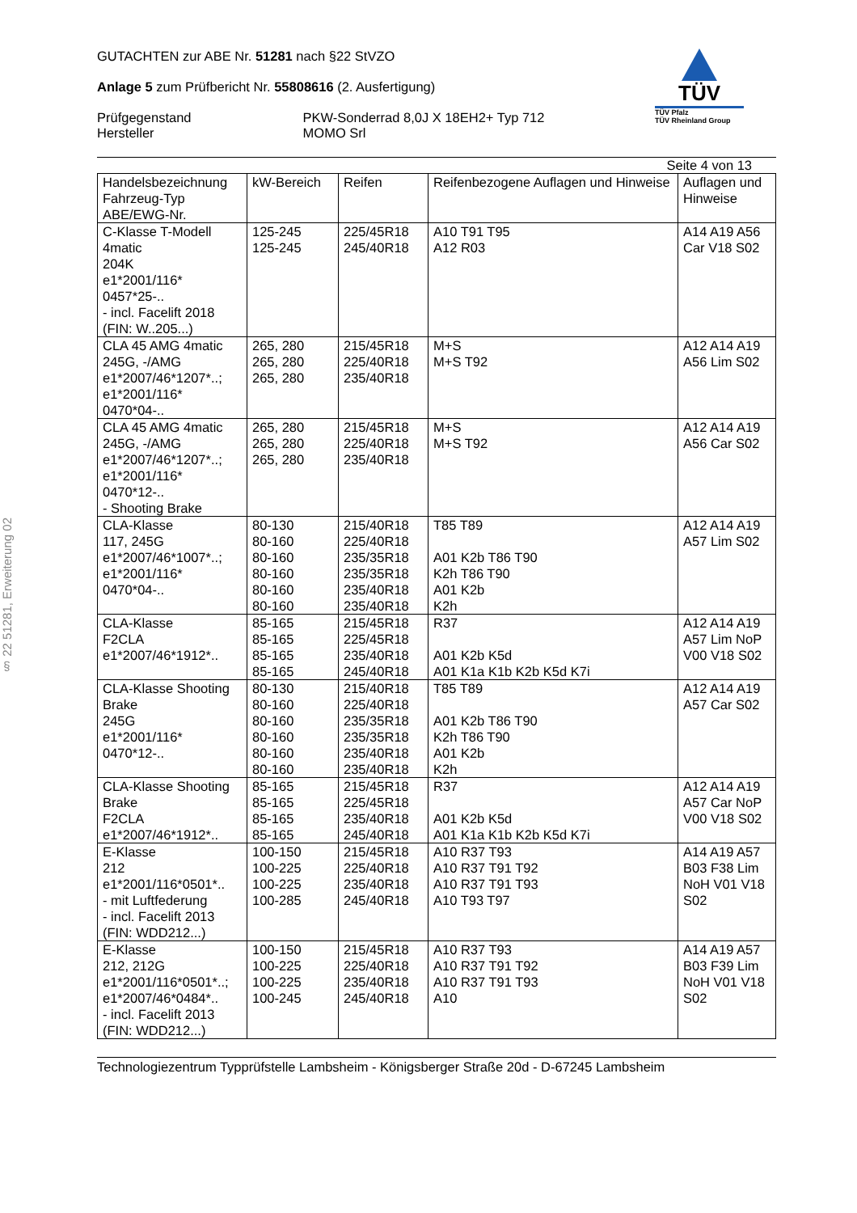§ 22 51281, Erweiterung 02
GUTACHTEN zur ABE Nr. 51281 nach §22 StVZO
Anlage 5 zum Prüfbericht Nr. 55808616 (2. Ausfertigung)
Prüfgegenstand PKW-Sonderrad 8,0J X 18EH2+ Typ 712
Hersteller MOMO Srl
TÜV
TÜV Pfalz
TÜV Rheinland Group
Seite 4 von 13
| Handelsbezeichnung Fahrzeug-Typ ABE/EWG-Nr. | kW-Bereich | Reifen | Reifenbezogene Auflagen und Hinweise | Auflagen und Hinweise |
| --- | --- | --- | --- | --- |
| C-Klasse T-Modell 4matic 204K e1*2001/116* 0457*25-.. - incl. Facelift 2018 (FIN: W..205...) | 125-245 125-245 | 225/45R18 245/40R18 | A10 T91 T95 A12 R03 | A14 A19 A56 Car V18 S02 |
| CLA 45 AMG 4matic 245G, -/AMG e1*2007/46*1207*..; e1*2001/116* 0470*04-.. | 265, 280 265, 280 265, 280 | 215/45R18 225/40R18 235/40R18 | M+S M+S T92 | A12 A14 A19 A56 Lim S02 |
| CLA 45 AMG 4matic 245G, -/AMG e1*2007/46*1207*..; e1*2001/116* 0470*12-.. - Shooting Brake | 265, 280 265, 280 265, 280 | 215/45R18 225/40R18 235/40R18 | M+S M+S T92 | A12 A14 A19 A56 Car S02 |
| CLA-Klasse 117, 245G e1*2007/46*1007*..; e1*2001/116* 0470*04-.. | 80-130 80-160 80-160 80-160 80-160 80-160 | 215/40R18 225/40R18 235/35R18 235/35R18 235/40R18 235/40R18 | T85 T89 A01 K2b T86 T90 K2h T86 T90 A01 K2b K2h | A12 A14 A19 A57 Lim S02 |
| CLA-Klasse F2CLA e1*2007/46*1912*.. | 85-165 85-165 85-165 85-165 | 215/45R18 225/45R18 235/40R18 245/40R18 | R37 A01 K2b K5d A01 K1a K1b K2b K5d K7i | A12 A14 A19 A57 Lim NoP V00 V18 S02 |
| CLA-Klasse Shooting Brake 245G e1*2001/116* 0470*12-.. | 80-130 80-160 80-160 80-160 80-160 80-160 | 215/40R18 225/40R18 235/35R18 235/35R18 235/40R18 235/40R18 | T85 T89 A01 K2b T86 T90 K2h T86 T90 A01 K2b K2h | A12 A14 A19 A57 Car S02 |
| CLA-Klasse Shooting Brake F2CLA e1*2007/46*1912*.. | 85-165 85-165 85-165 85-165 | 215/45R18 225/45R18 235/40R18 245/40R18 | R37 A01 K2b K5d A01 K1a K1b K2b K5d K7i | A12 A14 A19 A57 Car NoP V00 V18 S02 |
| E-Klasse 212 e1*2001/116*0501*.. - mit Luftfederung - incl. Facelift 2013 (FIN: WDD212...) | 100-150 100-225 100-225 100-285 | 215/45R18 225/40R18 235/40R18 245/40R18 | A10 R37 T93 A10 R37 T91 T92 A10 R37 T91 T93 A10 T93 T97 | A14 A19 A57 B03 F38 Lim NoH V01 V18 S02 |
| E-Klasse 212, 212G e1*2001/116*0501*..; e1*2007/46*0484*.. - incl. Facelift 2013 (FIN: WDD212...) | 100-150 100-225 100-225 100-245 | 215/45R18 225/40R18 235/40R18 245/40R18 | A10 R37 T93 A10 R37 T91 T92 A10 R37 T91 T93 A10 | A14 A19 A57 B03 F39 Lim NoH V01 V18 S02 |
Technologiezentrum Typprüfstelle Lambsheim - Königsberger Straße 20d - D-67245 Lambsheim